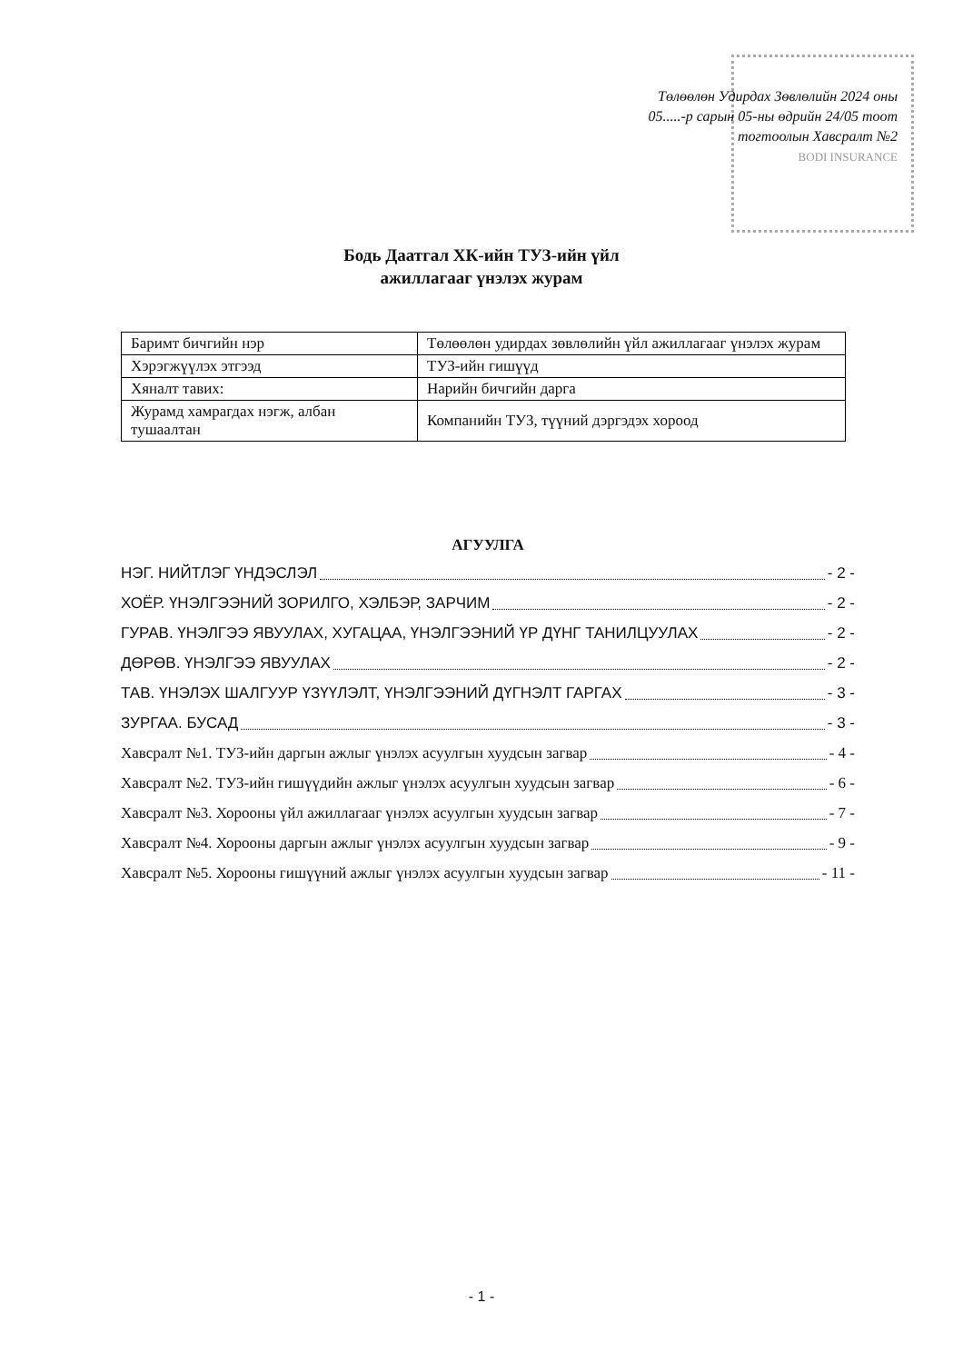Төлөөлөн Удирдах Зөвлөлийн 2024 оны
05.....-р сарын 05-ны өдрийн 24/05 тоот
тогтоолын Хавсралт №2
BODI INSURANCE
Бодь Даатгал ХК-ийн ТУЗ-ийн үйл
ажиллагааг үнэлэх журам
| Баримт бичгийн нэр | Төлөөлөн удирдах зөвлөлийн үйл ажиллагааг үнэлэх журам |
| Хэрэгжүүлэх этгээд | ТУЗ-ийн гишүүд |
| Хяналт тавих: | Нарийн бичгийн дарга |
| Журамд хамрагдах нэгж, албан тушаалтан | Компанийн ТУЗ, түүний дэргэдэх хороод |
АГУУЛГА
НЭГ. НИЙТЛЭГ ҮНДЭСЛЭЛ - 2 -
ХОЁР. ҮНЭЛГЭЭНИЙ ЗОРИЛГО, ХЭЛБЭР, ЗАРЧИМ - 2 -
ГУРАВ. ҮНЭЛГЭЭ ЯВУУЛАХ, ХУГАЦАА, ҮНЭЛГЭЭНИЙ ҮР ДҮНГ ТАНИЛЦУУЛАХ - 2 -
ДӨРӨВ. ҮНЭЛГЭЭ ЯВУУЛАХ - 2 -
ТАВ. ҮНЭЛЭХ ШАЛГУУР ҮЗҮҮЛЭЛТ, ҮНЭЛГЭЭНИЙ ДҮГНЭЛТ ГАРГАХ - 3 -
ЗУРГАА. БУСАД - 3 -
Хавсралт №1. ТУЗ-ийн даргын ажлыг үнэлэх асуулгын хуудсын загвар - 4 -
Хавсралт №2. ТУЗ-ийн гишүүдийн ажлыг үнэлэх асуулгын хуудсын загвар - 6 -
Хавсралт №3. Хорооны үйл ажиллагааг үнэлэх асуулгын хуудсын загвар - 7 -
Хавсралт №4. Хорооны даргын ажлыг үнэлэх асуулгын хуудсын загвар - 9 -
Хавсралт №5. Хорооны гишүүний ажлыг үнэлэх асуулгын хуудсын загвар - 11 -
- 1 -